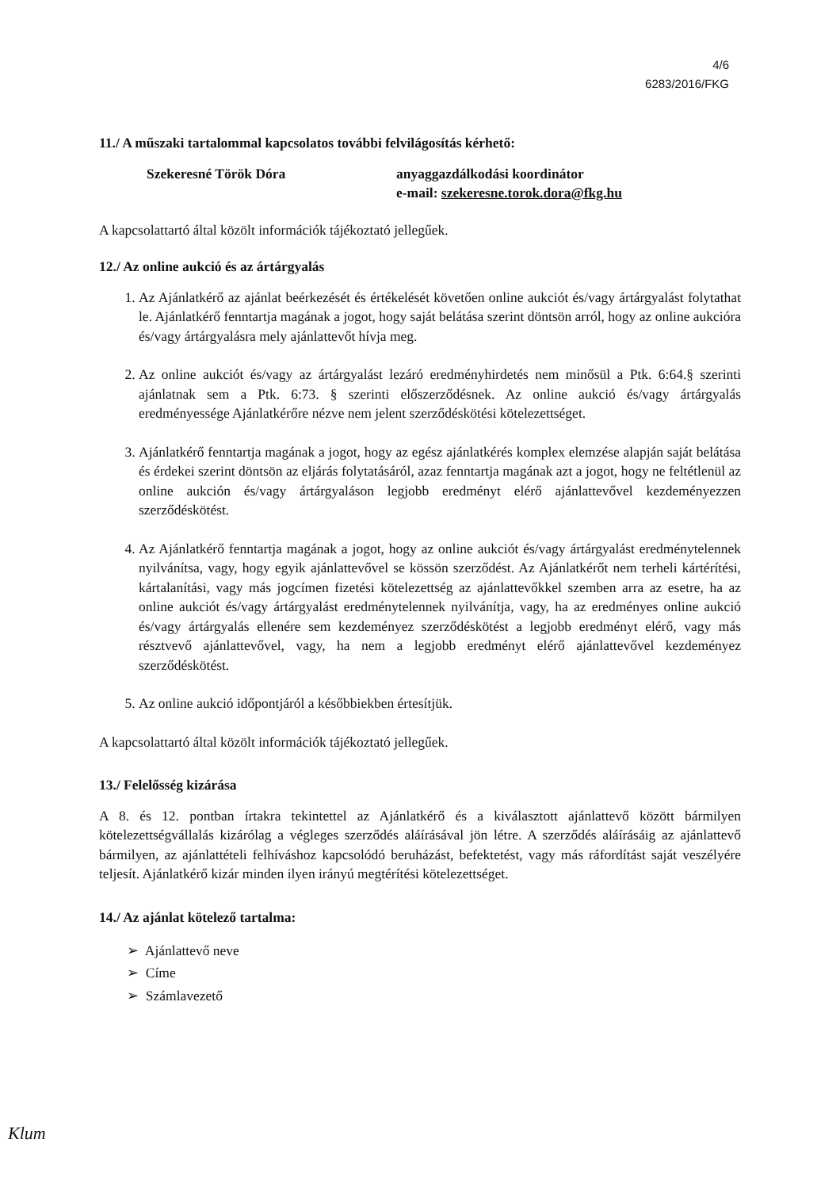4/6
6283/2016/FKG
11./ A műszaki tartalommal kapcsolatos további felvilágosítás kérhető:
Szekeresné Török Dóra anyaggazdálkodási koordinátor
e-mail: szekeresne.torok.dora@fkg.hu
A kapcsolattartó által közölt információk tájékoztató jellegűek.
12./ Az online aukció és az ártárgyalás
1. Az Ajánlatkérő az ajánlat beérkezését és értékelését követően online aukciót és/vagy ártárgyalást folytathat le. Ajánlatkérő fenntartja magának a jogot, hogy saját belátása szerint döntsön arról, hogy az online aukcióra és/vagy ártárgyalásra mely ajánlattevőt hívja meg.
2. Az online aukciót és/vagy az ártárgyalást lezáró eredményhirdetés nem minősül a Ptk. 6:64.§ szerinti ajánlatnak sem a Ptk. 6:73. § szerinti előszerződésnek. Az online aukció és/vagy ártárgyalás eredményessége Ajánlatkérőre nézve nem jelent szerződéskötési kötelezettséget.
3. Ajánlatkérő fenntartja magának a jogot, hogy az egész ajánlatkérés komplex elemzése alapján saját belátása és érdekei szerint döntsön az eljárás folytatásáról, azaz fenntartja magának azt a jogot, hogy ne feltétlenül az online aukción és/vagy ártárgyaláson legjobb eredményt elérő ajánlattevővel kezdeményezzen szerződéskötést.
4. Az Ajánlatkérő fenntartja magának a jogot, hogy az online aukciót és/vagy ártárgyalást eredménytelennek nyilvánítsa, vagy, hogy egyik ajánlattevővel se kössön szerződést. Az Ajánlatkérőt nem terheli kártérítési, kártalanítási, vagy más jogcímen fizetési kötelezettség az ajánlattevőkkel szemben arra az esetre, ha az online aukciót és/vagy ártárgyalást eredménytelennek nyilvánítja, vagy, ha az eredményes online aukció és/vagy ártárgyalás ellenére sem kezdeményez szerződéskötést a legjobb eredményt elérő, vagy más résztvevő ajánlattevővel, vagy, ha nem a legjobb eredményt elérő ajánlattevővel kezdeményez szerződéskötést.
5. Az online aukció időpontjáról a későbbiekben értesítjük.
A kapcsolattartó által közölt információk tájékoztató jellegűek.
13./ Felelősség kizárása
A 8. és 12. pontban írtakra tekintettel az Ajánlatkérő és a kiválasztott ajánlattevő között bármilyen kötelezettségvállalás kizárólag a végleges szerződés aláírásával jön létre. A szerződés aláírásáig az ajánlattevő bármilyen, az ajánlattételi felhíváshoz kapcsolódó beruházást, befektetést, vagy más ráfordítást saját veszélyére teljesít. Ajánlatkérő kizár minden ilyen irányú megtérítési kötelezettséget.
14./ Az ajánlat kötelező tartalma:
➢ Ajánlattevő neve
➢ Címe
➢ Számlavezető
Klum